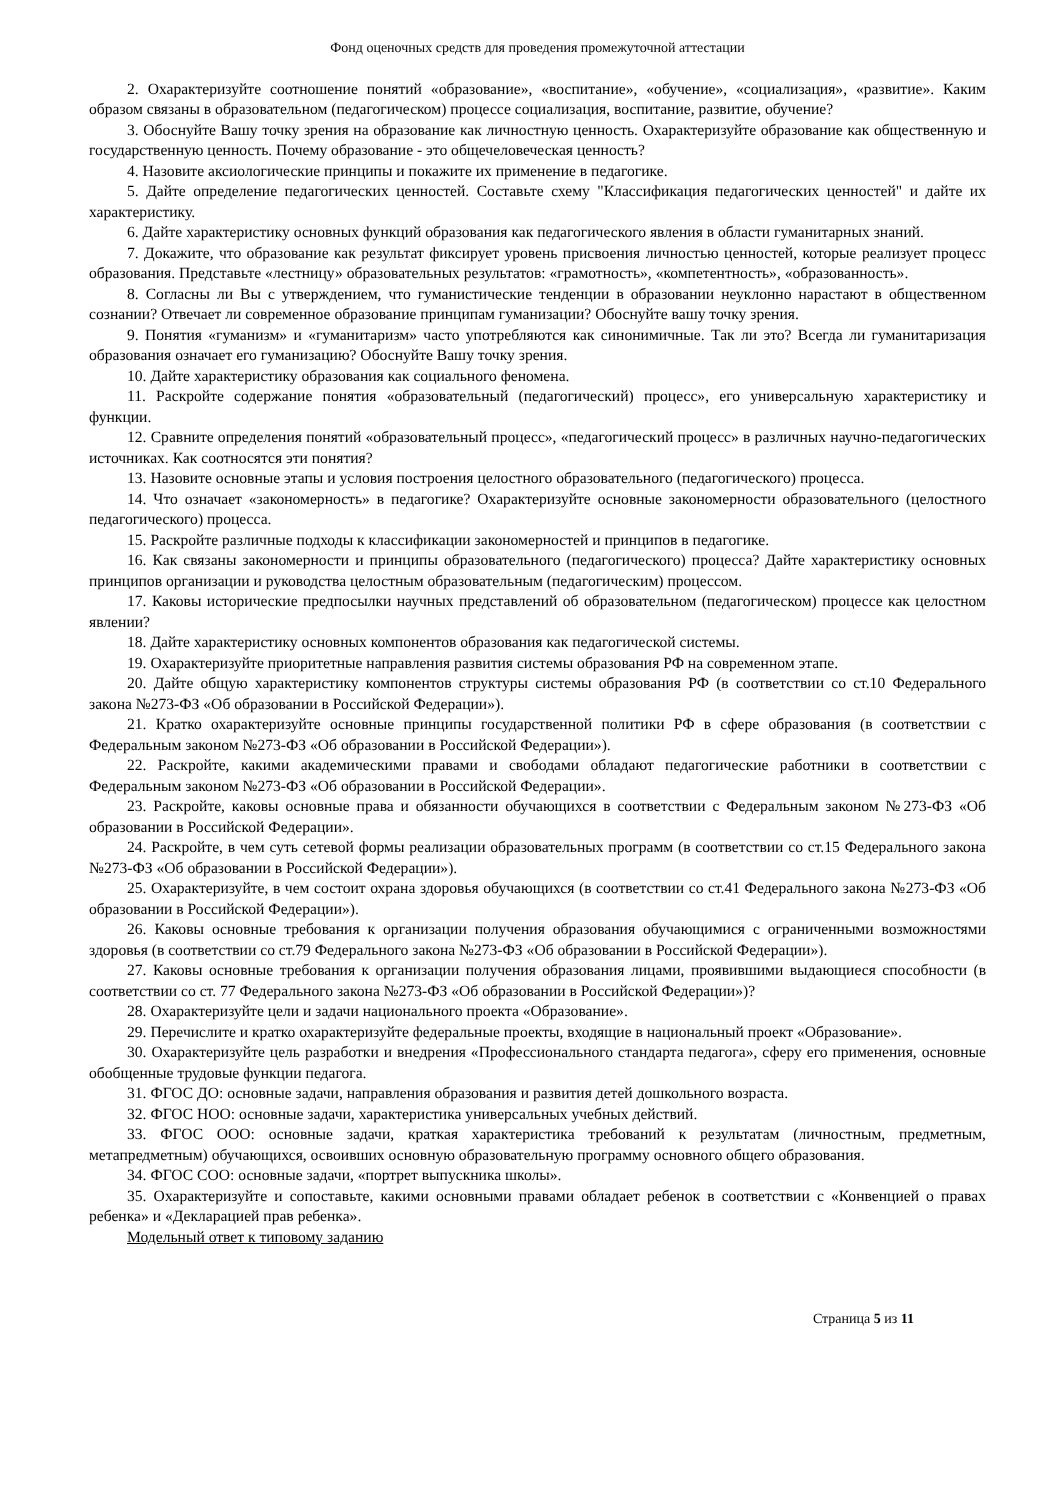Фонд оценочных средств для проведения промежуточной аттестации
2. Охарактеризуйте соотношение понятий «образование», «воспитание», «обучение», «социализация», «развитие». Каким образом связаны в образовательном (педагогическом) процессе социализация, воспитание, развитие, обучение?
3. Обоснуйте Вашу точку зрения на образование как личностную ценность. Охарактеризуйте образование как общественную и государственную ценность. Почему образование - это общечеловеческая ценность?
4. Назовите аксиологические принципы и покажите их применение в педагогике.
5. Дайте определение педагогических ценностей. Составьте схему "Классификация педагогических ценностей" и дайте их характеристику.
6. Дайте характеристику основных функций образования как педагогического явления в области гуманитарных знаний.
7. Докажите, что образование как результат фиксирует уровень присвоения личностью ценностей, которые реализует процесс образования. Представьте «лестницу» образовательных результатов: «грамотность», «компетентность», «образованность».
8. Согласны ли Вы с утверждением, что гуманистические тенденции в образовании неуклонно нарастают в общественном сознании? Отвечает ли современное образование принципам гуманизации? Обоснуйте вашу точку зрения.
9. Понятия «гуманизм» и «гуманитаризм» часто употребляются как синонимичные. Так ли это? Всегда ли гуманитаризация образования означает его гуманизацию? Обоснуйте Вашу точку зрения.
10. Дайте характеристику образования как социального феномена.
11. Раскройте содержание понятия «образовательный (педагогический) процесс», его универсальную характеристику и функции.
12. Сравните определения понятий «образовательный процесс», «педагогический процесс» в различных научно-педагогических источниках. Как соотносятся эти понятия?
13. Назовите основные этапы и условия построения целостного образовательного (педагогического) процесса.
14. Что означает «закономерность» в педагогике? Охарактеризуйте основные закономерности образовательного (целостного педагогического) процесса.
15. Раскройте различные подходы к классификации закономерностей и принципов в педагогике.
16. Как связаны закономерности и принципы образовательного (педагогического) процесса? Дайте характеристику основных принципов организации и руководства целостным образовательным (педагогическим) процессом.
17. Каковы исторические предпосылки научных представлений об образовательном (педагогическом) процессе как целостном явлении?
18. Дайте характеристику основных компонентов образования как педагогической системы.
19. Охарактеризуйте приоритетные направления развития системы образования РФ на современном этапе.
20. Дайте общую характеристику компонентов структуры системы образования РФ (в соответствии со ст.10 Федерального закона №273-ФЗ «Об образовании в Российской Федерации»).
21. Кратко охарактеризуйте основные принципы государственной политики РФ в сфере образования (в соответствии с Федеральным законом №273-ФЗ «Об образовании в Российской Федерации»).
22. Раскройте, какими академическими правами и свободами обладают педагогические работники в соответствии с Федеральным законом №273-ФЗ «Об образовании в Российской Федерации».
23. Раскройте, каковы основные права и обязанности обучающихся в соответствии с Федеральным законом №273-ФЗ «Об образовании в Российской Федерации».
24. Раскройте, в чем суть сетевой формы реализации образовательных программ (в соответствии со ст.15 Федерального закона №273-ФЗ «Об образовании в Российской Федерации»).
25. Охарактеризуйте, в чем состоит охрана здоровья обучающихся (в соответствии со ст.41 Федерального закона №273-ФЗ «Об образовании в Российской Федерации»).
26. Каковы основные требования к организации получения образования обучающимися с ограниченными возможностями здоровья (в соответствии со ст.79 Федерального закона №273-ФЗ «Об образовании в Российской Федерации»).
27. Каковы основные требования к организации получения образования лицами, проявившими выдающиеся способности (в соответствии со ст. 77 Федерального закона №273-ФЗ «Об образовании в Российской Федерации»)?
28. Охарактеризуйте цели и задачи национального проекта «Образование».
29. Перечислите и кратко охарактеризуйте федеральные проекты, входящие в национальный проект «Образование».
30. Охарактеризуйте цель разработки и внедрения «Профессионального стандарта педагога», сферу его применения, основные обобщенные трудовые функции педагога.
31. ФГОС ДО: основные задачи, направления образования и развития детей дошкольного возраста.
32. ФГОС НОО: основные задачи, характеристика универсальных учебных действий.
33. ФГОС ООО: основные задачи, краткая характеристика требований к результатам (личностным, предметным, метапредметным) обучающихся, освоивших основную образовательную программу основного общего образования.
34. ФГОС СОО: основные задачи, «портрет выпускника школы».
35. Охарактеризуйте и сопоставьте, какими основными правами обладает ребенок в соответствии с «Конвенцией о правах ребенка» и «Декларацией прав ребенка».
Модельный ответ к типовому заданию
Страница 5 из 11